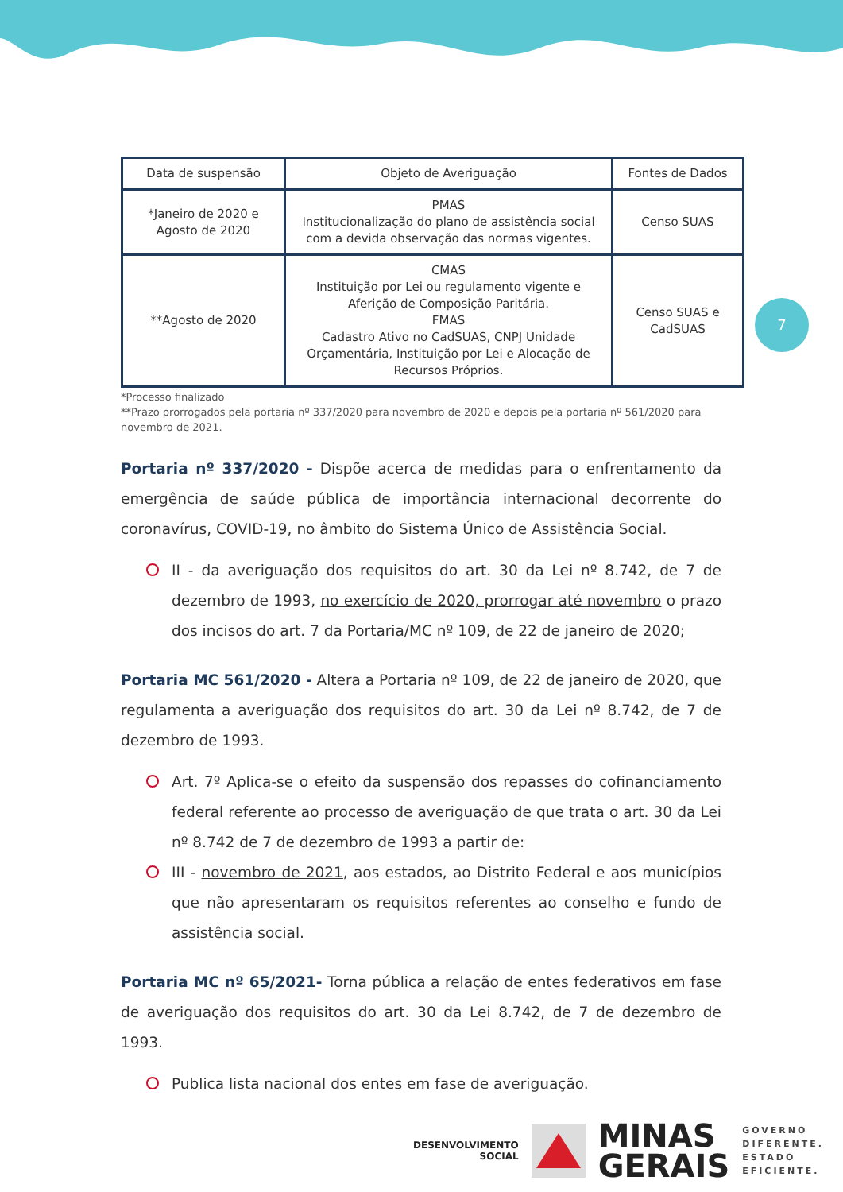| Data de suspensão | Objeto de Averiguação | Fontes de Dados |
| *Janeiro de 2020 e Agosto de 2020 | PMAS Institucionalização do plano de assistência social com a devida observação das normas vigentes. | Censo SUAS |
| **Agosto de 2020 | CMAS Instituição por Lei ou regulamento vigente e Aferição de Composição Paritária. FMAS Cadastro Ativo no CadSUAS, CNPJ Unidade Orçamentária, Instituição por Lei e Alocação de Recursos Próprios. | Censo SUAS e CadSUAS |
*Processo finalizado
**Prazo prorrogados pela portaria nº 337/2020 para novembro de 2020 e depois pela portaria nº 561/2020 para novembro de 2021.
Portaria nº 337/2020 - Dispõe acerca de medidas para o enfrentamento da emergência de saúde pública de importância internacional decorrente do coronavírus, COVID-19, no âmbito do Sistema Único de Assistência Social.
II - da averiguação dos requisitos do art. 30 da Lei nº 8.742, de 7 de dezembro de 1993, no exercício de 2020, prorrogar até novembro o prazo dos incisos do art. 7 da Portaria/MC nº 109, de 22 de janeiro de 2020;
Portaria MC 561/2020 - Altera a Portaria nº 109, de 22 de janeiro de 2020, que regulamenta a averiguação dos requisitos do art. 30 da Lei nº 8.742, de 7 de dezembro de 1993.
Art. 7º Aplica-se o efeito da suspensão dos repasses do cofinanciamento federal referente ao processo de averiguação de que trata o art. 30 da Lei nº 8.742 de 7 de dezembro de 1993 a partir de:
III - novembro de 2021, aos estados, ao Distrito Federal e aos municípios que não apresentaram os requisitos referentes ao conselho e fundo de assistência social.
Portaria MC nº 65/2021- Torna pública a relação de entes federativos em fase de averiguação dos requisitos do art. 30 da Lei 8.742, de 7 de dezembro de 1993.
Publica lista nacional dos entes em fase de averiguação.
7
DESENVOLVIMENTO
SOCIAL
MINAS
GERAIS
GOVERNO
DIFERENTE.
ESTADO
EFICIENTE.